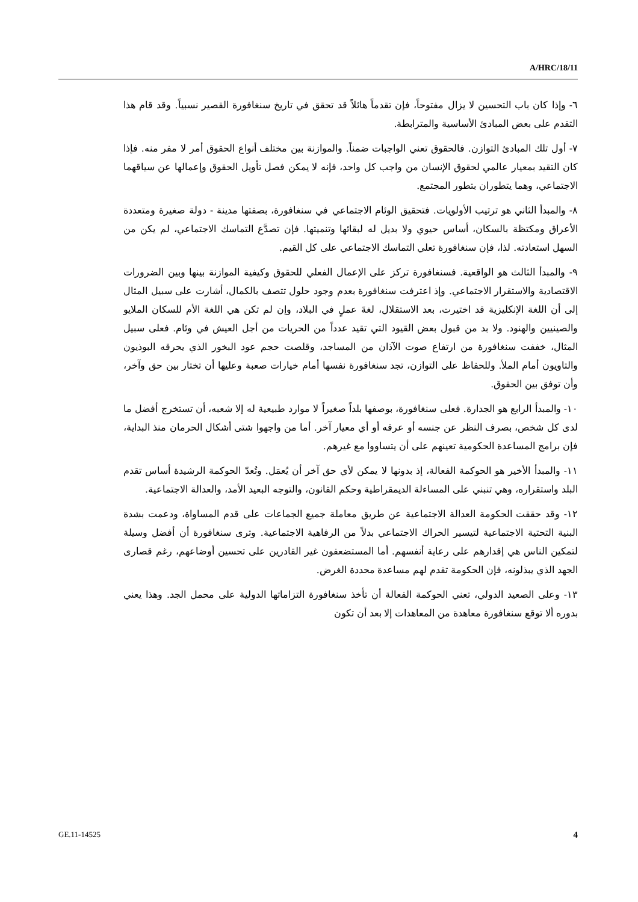A/HRC/18/11
٦- وإذا كان باب التحسين لا يزال مفتوحاً، فإن تقدماً هائلاً قد تحقق في تاريخ سنغافورة القصير نسبياً. وقد قام هذا التقدم على بعض المبادئ الأساسية والمترابطة.
٧- أول تلك المبادئ التوازن. فالحقوق تعني الواجبات ضمناً. والموازنة بين مختلف أنواع الحقوق أمر لا مفر منه. فإذا كان التقيد بمعيار عالمي لحقوق الإنسان من واجب كل واحد، فإنه لا يمكن فصل تأويل الحقوق وإعمالها عن سياقهما الاجتماعي، وهما يتطوران بتطور المجتمع.
٨- والمبدأ الثاني هو ترتيب الأولويات. فتحقيق الوئام الاجتماعي في سنغافورة، بصفتها مدينة - دولة صغيرة ومتعددة الأعراق ومكتظة بالسكان، أساس حيوي ولا بديل له لبقائها وتنميتها. فإن تصدَّع التماسك الاجتماعي، لم يكن من السهل استعادته. لذا، فإن سنغافورة تعلي التماسك الاجتماعي على كل القيم.
٩- والمبدأ الثالث هو الواقعية. فسنغافورة تركز على الإعمال الفعلي للحقوق وكيفية الموازنة بينها وبين الضرورات الاقتصادية والاستقرار الاجتماعي. وإذ اعترفت سنغافورة بعدم وجود حلول تتصف بالكمال، أشارت على سبيل المثال إلى أن اللغة الإنكليزية قد اختيرت، بعد الاستقلال، لغةَ عملٍ في البلاد، وإن لم تكن هي اللغة الأم للسكان الملايو والصينيين والهنود. ولا بد من قبول بعض القيود التي تقيد عدداً من الحريات من أجل العيش في وئام. فعلى سبيل المثال، خففت سنغافورة من ارتفاع صوت الآذان من المساجد، وقلصت حجم عود البخور الذي يحرقه البوذيون والتاويون أمام الملأ. وللحفاظ على التوازن، تجد سنغافورة نفسها أمام خيارات صعبة وعليها أن تختار بين حق وآخر، وأن توفق بين الحقوق.
١٠- والمبدأ الرابع هو الجدارة. فعلى سنغافورة، بوصفها بلداً صغيراً لا موارد طبيعية له إلا شعبه، أن تستخرج أفضل ما لدى كل شخص، بصرف النظر عن جنسه أو عرقه أو أي معيار آخر. أما من واجهوا شتى أشكال الحرمان منذ البداية، فإن برامج المساعدة الحكومية تعينهم على أن يتساووا مع غيرهم.
١١- والمبدأ الأخير هو الحوكمة الفعالة، إذ بدونها لا يمكن لأي حق آخر أن يُعمَل. وتُعدّ الحوكمة الرشيدة أساس تقدم البلد واستقراره، وهي تنبني على المساءلة الديمقراطية وحكم القانون، والتوجه البعيد الأمد، والعدالة الاجتماعية.
١٢- وقد حققت الحكومة العدالة الاجتماعية عن طريق معاملة جميع الجماعات على قدم المساواة، ودعمت بشدة البنية التحتية الاجتماعية لتيسير الحراك الاجتماعي بدلاً من الرفاهية الاجتماعية. وترى سنغافورة أن أفضل وسيلة لتمكين الناس هي إقدارهم على رعاية أنفسهم. أما المستضعفون غير القادرين على تحسين أوضاعهم، رغم قصارى الجهد الذي يبذلونه، فإن الحكومة تقدم لهم مساعدة محددة الغرض.
١٣- وعلى الصعيد الدولي، تعني الحوكمة الفعالة أن تأخذ سنغافورة التزاماتها الدولية على محمل الجد. وهذا يعني بدوره ألا توقع سنغافورة معاهدة من المعاهدات إلا بعد أن تكون
GE.11-14525 4